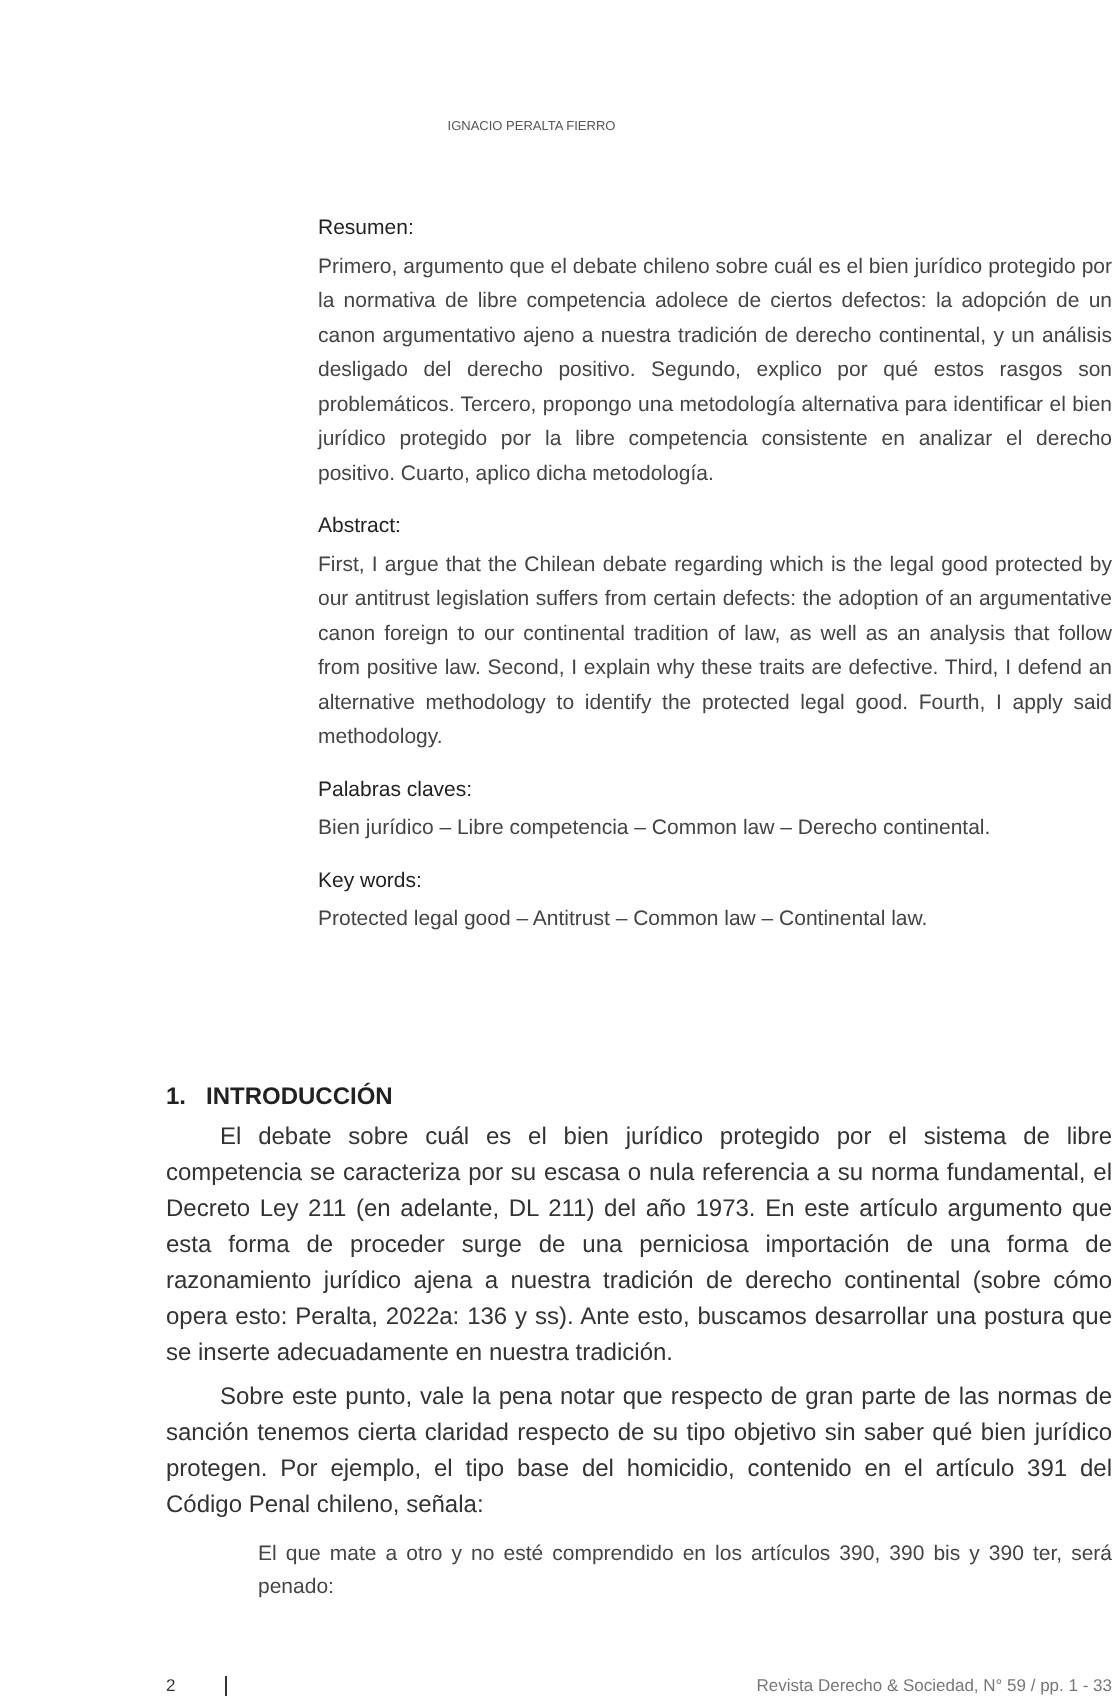IGNACIO PERALTA FIERRO
Resumen:
Primero, argumento que el debate chileno sobre cuál es el bien jurídico protegido por la normativa de libre competencia adolece de ciertos defectos: la adopción de un canon argumentativo ajeno a nuestra tradición de derecho continental, y un análisis desligado del derecho positivo. Segundo, explico por qué estos rasgos son problemáticos. Tercero, propongo una metodología alternativa para identificar el bien jurídico protegido por la libre competencia consistente en analizar el derecho positivo. Cuarto, aplico dicha metodología.
Abstract:
First, I argue that the Chilean debate regarding which is the legal good protected by our antitrust legislation suffers from certain defects: the adoption of an argumentative canon foreign to our continental tradition of law, as well as an analysis that follow from positive law. Second, I explain why these traits are defective. Third, I defend an alternative methodology to identify the protected legal good. Fourth, I apply said methodology.
Palabras claves:
Bien jurídico – Libre competencia – Common law – Derecho continental.
Key words:
Protected legal good – Antitrust – Common law – Continental law.
1. INTRODUCCIÓN
El debate sobre cuál es el bien jurídico protegido por el sistema de libre competencia se caracteriza por su escasa o nula referencia a su norma fundamental, el Decreto Ley 211 (en adelante, DL 211) del año 1973. En este artículo argumento que esta forma de proceder surge de una perniciosa importación de una forma de razonamiento jurídico ajena a nuestra tradición de derecho continental (sobre cómo opera esto: Peralta, 2022a: 136 y ss). Ante esto, buscamos desarrollar una postura que se inserte adecuadamente en nuestra tradición.
Sobre este punto, vale la pena notar que respecto de gran parte de las normas de sanción tenemos cierta claridad respecto de su tipo objetivo sin saber qué bien jurídico protegen. Por ejemplo, el tipo base del homicidio, contenido en el artículo 391 del Código Penal chileno, señala:
El que mate a otro y no esté comprendido en los artículos 390, 390 bis y 390 ter, será penado:
2 Revista Derecho & Sociedad, N° 59 / pp. 1 - 33